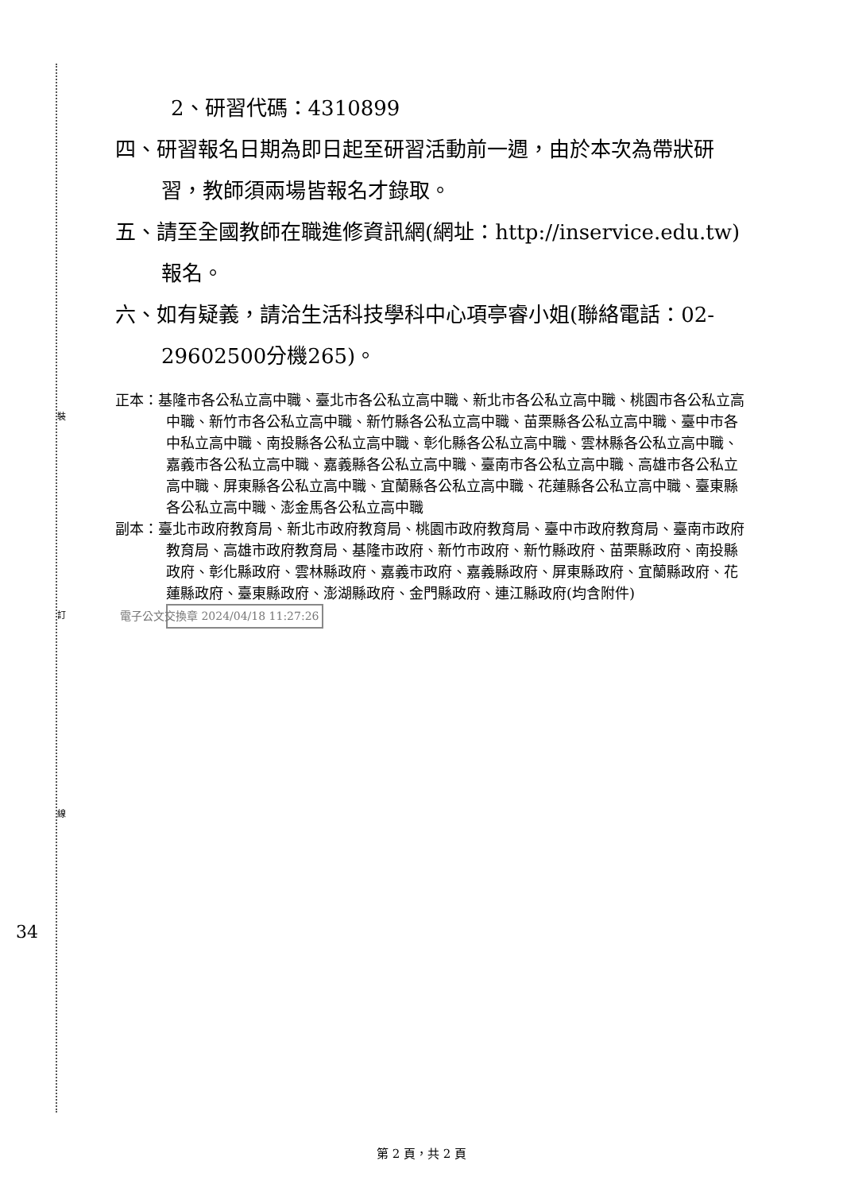裝
訂
線
2、研習代碼：4310899
四、研習報名日期為即日起至研習活動前一週，由於本次為帶狀研習，教師須兩場皆報名才錄取。
五、請至全國教師在職進修資訊網(網址：http://inservice.edu.tw)報名。
六、如有疑義，請洽生活科技學科中心項亭睿小姐(聯絡電話：02-29602500分機265)。
正本：基隆市各公私立高中職、臺北市各公私立高中職、新北市各公私立高中職、桃園市各公私立高中職、新竹市各公私立高中職、新竹縣各公私立高中職、苗栗縣各公私立高中職、臺中市各中私立高中職、南投縣各公私立高中職、彰化縣各公私立高中職、雲林縣各公私立高中職、嘉義市各公私立高中職、嘉義縣各公私立高中職、臺南市各公私立高中職、高雄市各公私立高中職、屏東縣各公私立高中職、宜蘭縣各公私立高中職、花蓮縣各公私立高中職、臺東縣各公私立高中職、澎金馬各公私立高中職
副本：臺北市政府教育局、新北市政府教育局、桃園市政府教育局、臺中市政府教育局、臺南市政府教育局、高雄市政府教育局、基隆市政府、新竹市政府、新竹縣政府、苗栗縣政府、南投縣政府、彰化縣政府、雲林縣政府、嘉義市政府、嘉義縣政府、屏東縣政府、宜蘭縣政府、花蓮縣政府、臺東縣政府、澎湖縣政府、金門縣政府、連江縣政府(均含附件) 電子公文交換章 2024/04/18 11:27:26
34
第 2 頁，共 2 頁